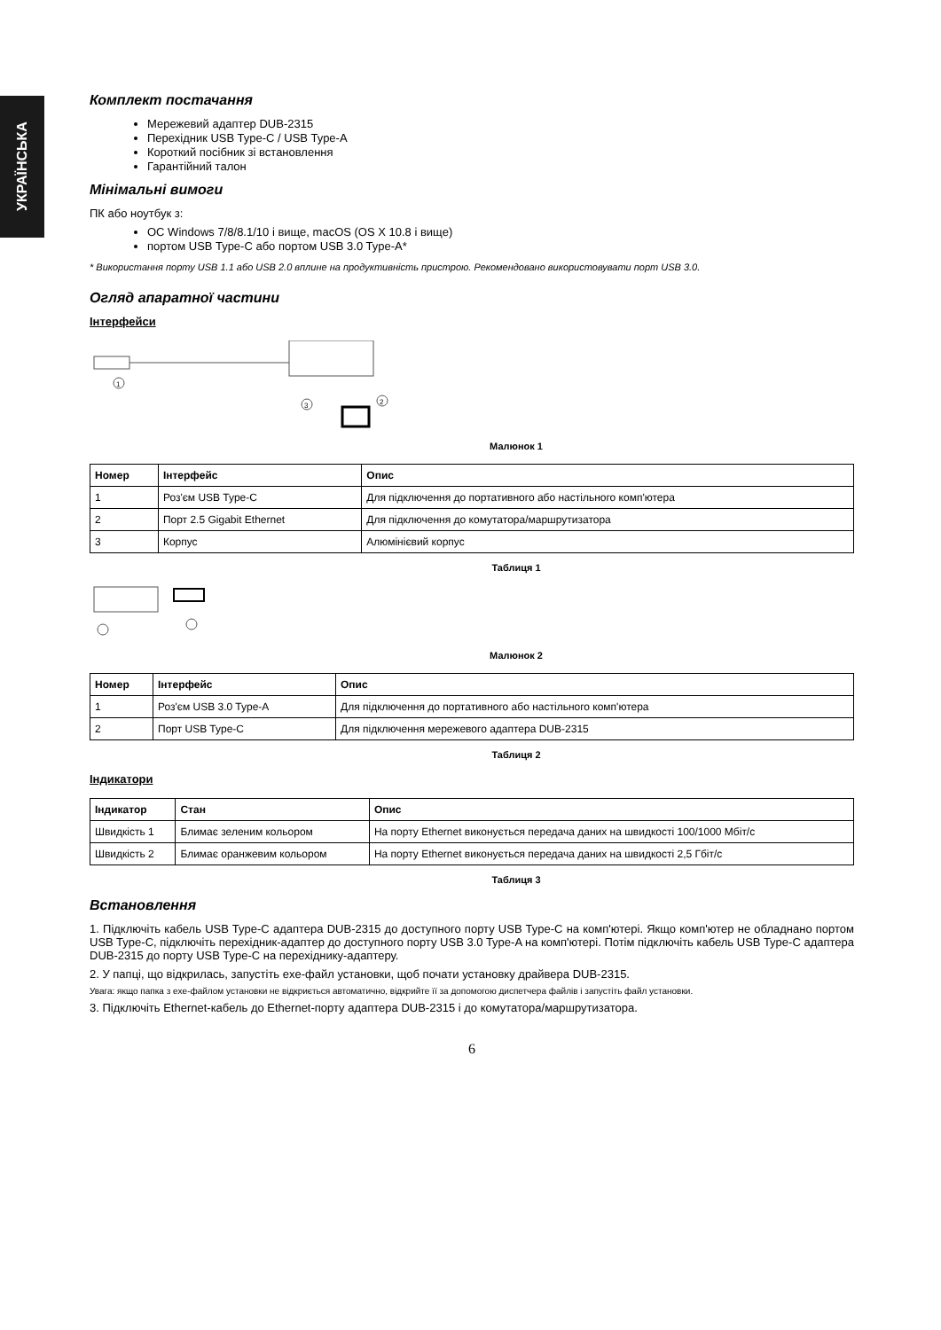УКРАЇНСЬКА
Комплект постачання
Мережевий адаптер DUB-2315
Перехідник USB Type-C / USB Type-A
Короткий посібник зі встановлення
Гарантійний талон
Мінімальні вимоги
ПК або ноутбук з:
ОС Windows 7/8/8.1/10 і вище, macOS (OS X 10.8 і вище)
портом USB Type-C або портом USB 3.0 Type-A*
* Використання порту USB 1.1 або USB 2.0 вплине на продуктивність пристрою. Рекомендовано використовувати порт USB 3.0.
Огляд апаратної частини
Інтерфейси
1
3
2
Малюнок 1
| Номер | Інтерфейс | Опис |
| --- | --- | --- |
| 1 | Роз'єм USB Type-C | Для підключення до портативного або настільного комп'ютера |
| 2 | Порт 2.5 Gigabit Ethernet | Для підключення до комутатора/маршрутизатора |
| 3 | Корпус | Алюмінієвий корпус |
Таблиця 1
Малюнок 2
| Номер | Інтерфейс | Опис |
| --- | --- | --- |
| 1 | Роз'єм USB 3.0 Type-A | Для підключення до портативного або настільного комп'ютера |
| 2 | Порт USB Type-C | Для підключення мережевого адаптера DUB-2315 |
Таблиця 2
Індикатори
| Індикатор | Стан | Опис |
| --- | --- | --- |
| Швидкість 1 | Блимає зеленим кольором | На порту Ethernet виконується передача даних на швидкості 100/1000 Мбіт/с |
| Швидкість 2 | Блимає оранжевим кольором | На порту Ethernet виконується передача даних на швидкості 2,5 Гбіт/с |
Таблиця 3
Встановлення
1. Підключіть кабель USB Type-C адаптера DUB-2315 до доступного порту USB Type-C на комп'ютері. Якщо комп'ютер не обладнано портом USB Type-C, підключіть перехідник-адаптер до доступного порту USB 3.0 Type-A на комп'ютері. Потім підключіть кабель USB Type-C адаптера DUB-2315 до порту USB Type-C на перехіднику-адаптеру.
2. У папці, що відкрилась, запустіть exe-файл установки, щоб почати установку драйвера DUB-2315.
Увага: якщо папка з exe-файлом установки не відкриється автоматично, відкрийте її за допомогою диспетчера файлів і запустіть файл установки.
3. Підключіть Ethernet-кабель до Ethernet-порту адаптера DUB-2315 і до комутатора/маршрутизатора.
6